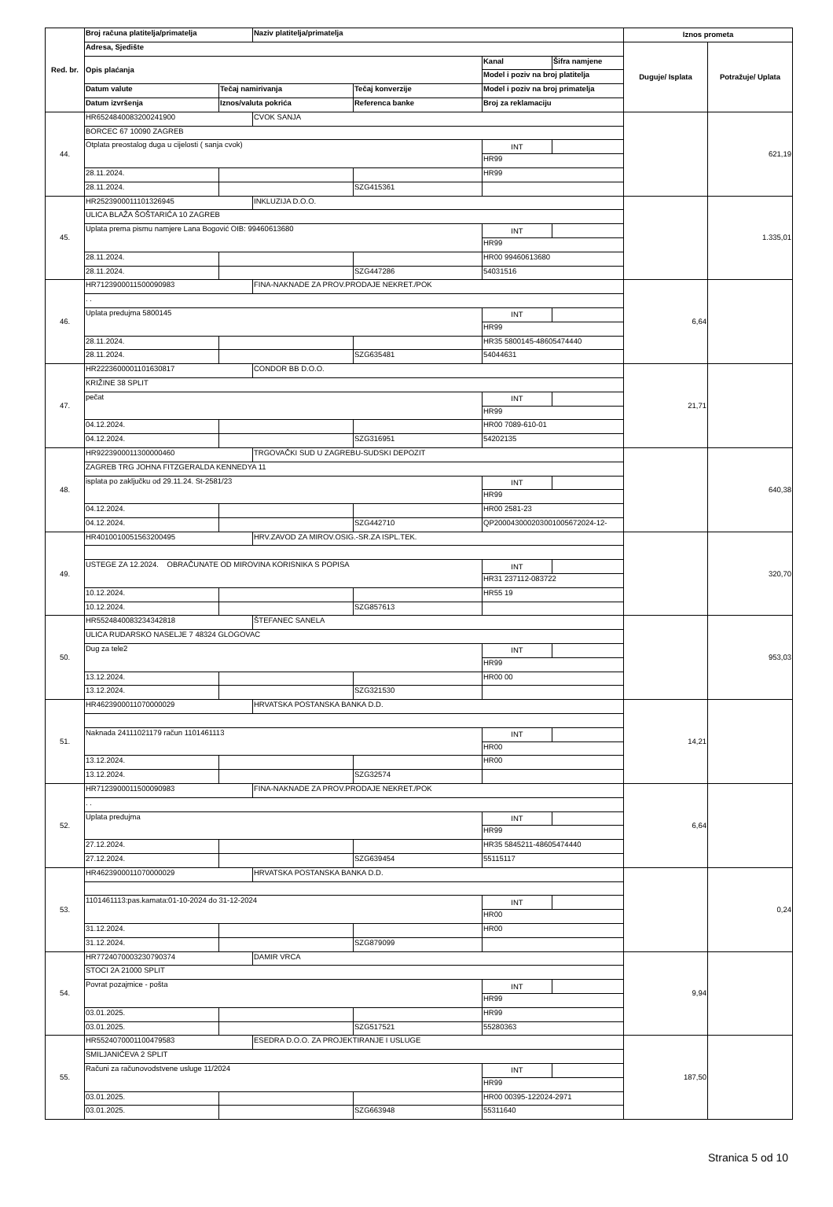| Red. br. | Broj računa platitelja/primatelja | | Naziv platitelja/primatelja | | | | Iznos prometa | |
| --- | --- | --- | --- | --- | --- | --- | --- | --- |
| | Adresa, Sjedište | | | | | | Duguje/ Isplata | Potražuje/ Uplata |
| | Opis plaćanja | | | | Kanal | Šifra namjene | | |
| | | | | | Model i poziv na broj platitelja | | | |
| | Datum valute | Tečaj namirivanja | | Tečaj konverzije | Model i poziv na broj primatelja | | | |
| | Datum izvršenja | Iznos/valuta pokrića | | Referenca banke | Broj za reklamaciju | | | |
| 44. | HR6524840083200241900 | | CVOK SANJA | | | | | 621,19 |
| | BORCEC 67 10090 ZAGREB | | | | | | | |
| | Otplata preostalog duga u cijelosti ( sanja cvok) | | | | INT | | | |
| | | | | | HR99 | | | |
| | 28.11.2024. | | | | HR99 | | | |
| | 28.11.2024. | | | SZG415361 | | | | |
| 45. | HR2523900011101326945 | | INKLUZIJA D.O.O. | | | | | 1.335,01 |
| | ULICA BLAŽA ŠOŠTARIĆA 10 ZAGREB | | | | | | | |
| | Uplata prema pismu namjere Lana Bogović OIB: 99460613680 | | | | INT | | | |
| | | | | | HR99 | | | |
| | 28.11.2024. | | | | HR00 99460613680 | | | |
| | 28.11.2024. | | | SZG447286 | 54031516 | | | |
| 46. | HR7123900011500090983 | | FINA-NAKNADE ZA PROV.PRODAJE NEKRET./POK | | | | 6,64 | |
| | . . | | | | | | | |
| | Uplata predujma 5800145 | | | | INT | | | |
| | | | | | HR99 | | | |
| | 28.11.2024. | | | | HR35 5800145-48605474440 | | | |
| | 28.11.2024. | | | SZG635481 | 54044631 | | | |
| 47. | HR2223600001101630817 | | CONDOR BB D.O.O. | | | | 21,71 | |
| | KRIŽINE 38 SPLIT | | | | | | | |
| | pečat | | | | INT | | | |
| | | | | | HR99 | | | |
| | 04.12.2024. | | | | HR00 7089-610-01 | | | |
| | 04.12.2024. | | | SZG316951 | 54202135 | | | |
| 48. | HR9223900011300000460 | | TRGOVAČKI SUD U ZAGREBU-SUDSKI DEPOZIT | | | | | 640,38 |
| | ZAGREB TRG JOHNA FITZGERALDA KENNEDYA 11 | | | | | | | |
| | isplata po zaključku od 29.11.24. St-2581/23 | | | | INT | | | |
| | | | | | HR99 | | | |
| | 04.12.2024. | | | | HR00 2581-23 | | | |
| | 04.12.2024. | | | SZG442710 | QP20004300020300100567202­4-12- | | | |
| 49. | HR4010010051563200495 | | HRV.ZAVOD ZA MIROV.OSIG.-SR.ZA ISPL.TEK. | | | | | 320,70 |
| | USTEGE ZA 12.2024. OBRAČUNATE OD MIROVINA KORISNIKA S POPISA | | | | INT | | | |
| | | | | | HR31 237112-083722 | | | |
| | 10.12.2024. | | | | HR55 19 | | | |
| | 10.12.2024. | | | SZG857613 | | | | |
| 50. | HR5524840083234342818 | | ŠTEFANEC SANELA | | | | | 953,03 |
| | ULICA RUDARSKO NASELJE 7 48324 GLOGOVAC | | | | | | | |
| | Dug za tele2 | | | | INT | | | |
| | | | | | HR99 | | | |
| | 13.12.2024. | | | | HR00 00 | | | |
| | 13.12.2024. | | | SZG321530 | | | | |
| 51. | HR4623900011070000029 | | HRVATSKA POSTANSKA BANKA D.D. | | | | 14,21 | |
| | Naknada 24111021179 račun 1101461113 | | | | INT | | | |
| | | | | | HR00 | | | |
| | 13.12.2024. | | | | HR00 | | | |
| | 13.12.2024. | | | SZG32574 | | | | |
| 52. | HR7123900011500090983 | | FINA-NAKNADE ZA PROV.PRODAJE NEKRET./POK | | | | 6,64 | |
| | . . | | | | | | | |
| | Uplata predujma | | | | INT | | | |
| | | | | | HR99 | | | |
| | 27.12.2024. | | | | HR35 5845211-48605474440 | | | |
| | 27.12.2024. | | | SZG639454 | 55115117 | | | |
| 53. | HR4623900011070000029 | | HRVATSKA POSTANSKA BANKA D.D. | | | | | 0,24 |
| | 1101461113:pas.kamata:01-10-2024 do 31-12-2024 | | | | INT | | | |
| | | | | | HR00 | | | |
| | 31.12.2024. | | | | HR00 | | | |
| | 31.12.2024. | | | SZG879099 | | | | |
| 54. | HR7724070003230790374 | | DAMIR VRCA | | | | 9,94 | |
| | STOCI 2A 21000 SPLIT | | | | | | | |
| | Povrat pozajmice - pošta | | | | INT | | | |
| | | | | | HR99 | | | |
| | 03.01.2025. | | | | HR99 | | | |
| | 03.01.2025. | | | SZG517521 | 55280363 | | | |
| 55. | HR5524070001100479583 | | ESEDRA D.O.O. ZA PROJEKTIRANJE I USLUGE | | | | 187,50 | |
| | SMILJANIĆEVA 2 SPLIT | | | | | | | |
| | Računi za računovodstvene usluge 11/2024 | | | | INT | | | |
| | | | | | HR99 | | | |
| | 03.01.2025. | | | | HR00 00395-122024-2971 | | | |
| | 03.01.2025. | | | SZG663948 | 55311640 | | | |
Stranica 5 od 10